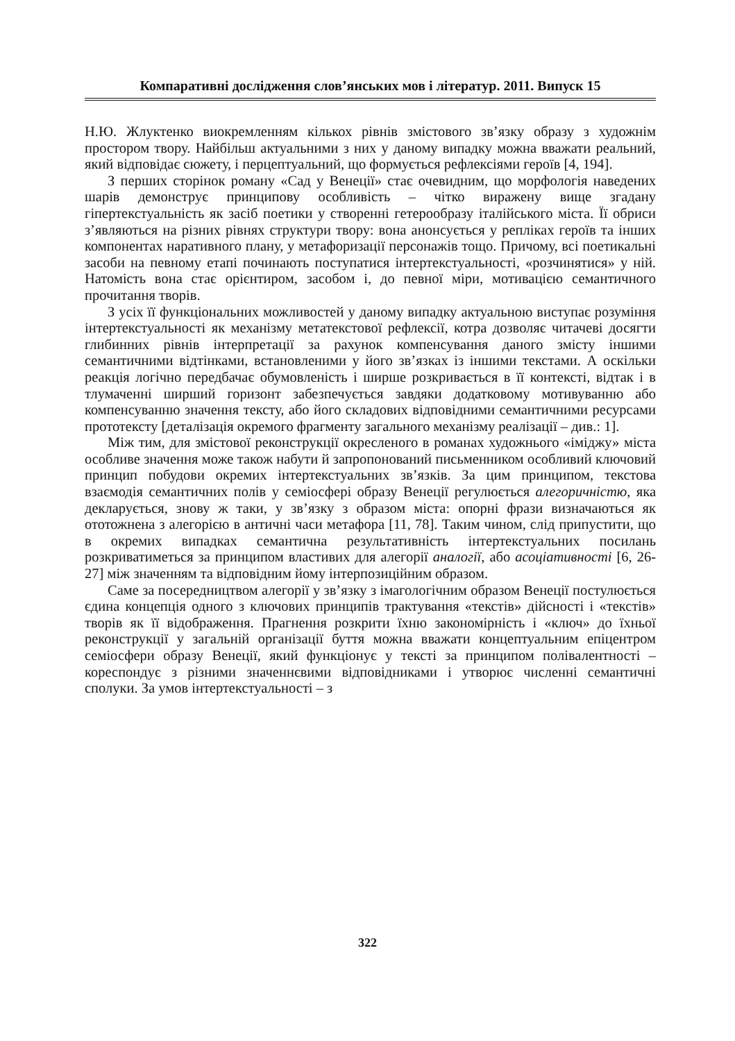Компаративні дослідження слов’янських мов і літератур. 2011. Випуск 15
Н.Ю. Жлуктенко виокремленням кількох рівнів змістового зв’язку образу з художнім простором твору. Найбільш актуальними з них у даному випадку можна вважати реальний, який відповідає сюжету, і перцептуальний, що формується рефлексіями героїв [4, 194].
З перших сторінок роману «Сад у Венеції» стає очевидним, що морфологія наведених шарів демонструє принципову особливість – чітко виражену вище згадану гіпертекстуальність як засіб поетики у створенні гетерообразу італійського міста. Її обриси з’являються на різних рівнях структури твору: вона анонсується у репліках героїв та інших компонентах наративного плану, у метафоризації персонажів тощо. Причому, всі поетикальні засоби на певному етапі починають поступатися інтертекстуальності, «розчинятися» у ній. Натомість вона стає орієнтиром, засобом і, до певної міри, мотивацією семантичного прочитання творів.
З усіх її функціональних можливостей у даному випадку актуальною виступає розуміння інтертекстуальності як механізму метатекстової рефлексії, котра дозволяє читачеві досягти глибинних рівнів інтерпретації за рахунок компенсування даного змісту іншими семантичними відтінками, встановленими у його зв’язках із іншими текстами. А оскільки реакція логічно передбачає обумовленість і ширше розкривається в її контексті, відтак і в тлумаченні ширший горизонт забезпечується завдяки додатковому мотивуванню або компенсуванню значення тексту, або його складових відповідними семантичними ресурсами прототексту [деталізація окремого фрагменту загального механізму реалізації – див.: 1].
Між тим, для змістової реконструкції окресленого в романах художнього «іміджу» міста особливе значення може також набути й запропонований письменником особливий ключовий принцип побудови окремих інтертекстуальних зв’язків. За цим принципом, текстова взаємодія семантичних полів у семіосфері образу Венеції регулюється алегоричністю, яка декларується, знову ж таки, у зв’язку з образом міста: опорні фрази визначаються як ототожнена з алегорією в античні часи метафора [11, 78]. Таким чином, слід припустити, що в окремих випадках семантична результативність інтертекстуальних посилань розкриватиметься за принципом властивих для алегорії аналогії, або асоціативності [6, 26-27] між значенням та відповідним йому інтерпозиційним образом.
Саме за посередництвом алегорії у зв’язку з імагологічним образом Венеції постулюється єдина концепція одного з ключових принципів трактування «текстів» дійсності і «текстів» творів як її відображення. Прагнення розкрити їхню закономірність і «ключ» до їхньої реконструкції у загальній організації буття можна вважати концептуальним епіцентром семіосфери образу Венеції, який функціонує у тексті за принципом полівалентності – кореспондує з різними значеннєвими відповідниками і утворює численні семантичні сполуки. За умов інтертекстуальності – з
322